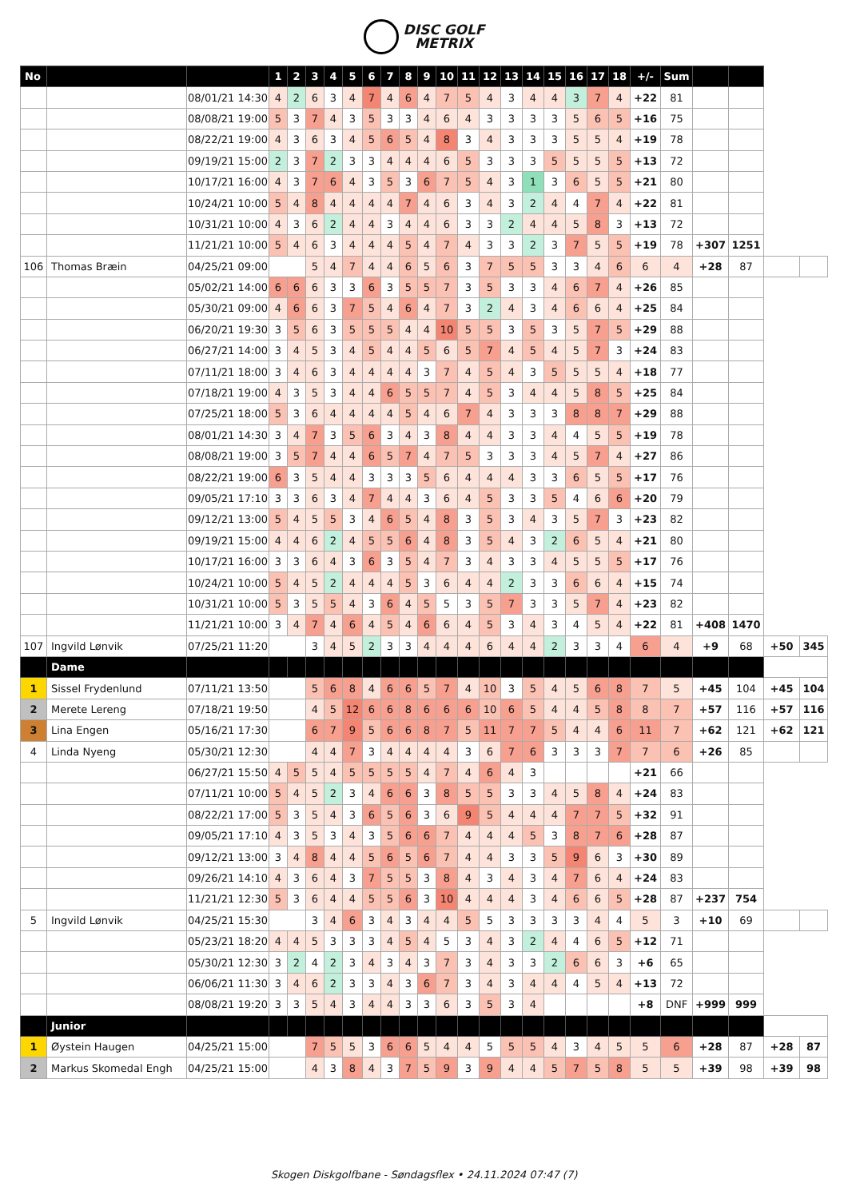DISC GOLF
METRIX
| No | | | 1 | 2 | 3 | 4 | 5 | 6 | 7 | 8 | 9 | 10 | 11 | 12 | 13 | 14 | 15 | 16 | 17 | 18 | +/- | Sum | | | | |
| | | 08/01/21 14:30 | 4 | 2 | 6 | 3 | 4 | 7 | 4 | 6 | 4 | 7 | 5 | 4 | 3 | 4 | 4 | 3 | 7 | 4 | +22 | 81 | | | | |
| | | 08/08/21 19:00 | 5 | 3 | 7 | 4 | 3 | 5 | 3 | 3 | 4 | 6 | 4 | 3 | 3 | 3 | 3 | 5 | 6 | 5 | +16 | 75 | | | | |
| | | 08/22/21 19:00 | 4 | 3 | 6 | 3 | 4 | 5 | 6 | 5 | 4 | 8 | 3 | 4 | 3 | 3 | 3 | 5 | 5 | 4 | +19 | 78 | | | | |
| | | 09/19/21 15:00 | 2 | 3 | 7 | 2 | 3 | 3 | 4 | 4 | 4 | 6 | 5 | 3 | 3 | 3 | 5 | 5 | 5 | 5 | +13 | 72 | | | | |
| | | 10/17/21 16:00 | 4 | 3 | 7 | 6 | 4 | 3 | 5 | 3 | 6 | 7 | 5 | 4 | 3 | 1 | 3 | 6 | 5 | 5 | +21 | 80 | | | | |
| | | 10/24/21 10:00 | 5 | 4 | 8 | 4 | 4 | 4 | 4 | 7 | 4 | 6 | 3 | 4 | 3 | 2 | 4 | 4 | 7 | 4 | +22 | 81 | | | | |
| | | 10/31/21 10:00 | 4 | 3 | 6 | 2 | 4 | 4 | 3 | 4 | 4 | 6 | 3 | 3 | 2 | 4 | 4 | 5 | 8 | 3 | +13 | 72 | | | | |
| | | 11/21/21 10:00 | 5 | 4 | 6 | 3 | 4 | 4 | 4 | 5 | 4 | 7 | 4 | 3 | 3 | 2 | 3 | 7 | 5 | 5 | +19 | 78 | +307 | 1251 | | |
| 106 | Thomas Bræin | 04/25/21 09:00 | | | 5 | 4 | 7 | 4 | 4 | 6 | 5 | 6 | 3 | 7 | 5 | 5 | 3 | 3 | 4 | 6 | 6 | 4 | +28 | 87 | | |
| | | 05/02/21 14:00 | 6 | 6 | 6 | 3 | 3 | 6 | 3 | 5 | 5 | 7 | 3 | 5 | 3 | 3 | 4 | 6 | 7 | 4 | +26 | 85 | | | | |
| | | 05/30/21 09:00 | 4 | 6 | 6 | 3 | 7 | 5 | 4 | 6 | 4 | 7 | 3 | 2 | 4 | 3 | 4 | 6 | 6 | 4 | +25 | 84 | | | | |
| | | 06/20/21 19:30 | 3 | 5 | 6 | 3 | 5 | 5 | 5 | 4 | 4 | 10 | 5 | 5 | 3 | 5 | 3 | 5 | 7 | 5 | +29 | 88 | | | | |
| | | 06/27/21 14:00 | 3 | 4 | 5 | 3 | 4 | 5 | 4 | 4 | 5 | 6 | 5 | 7 | 4 | 5 | 4 | 5 | 7 | 3 | +24 | 83 | | | | |
| | | 07/11/21 18:00 | 3 | 4 | 6 | 3 | 4 | 4 | 4 | 4 | 3 | 7 | 4 | 5 | 4 | 3 | 5 | 5 | 5 | 4 | +18 | 77 | | | | |
| | | 07/18/21 19:00 | 4 | 3 | 5 | 3 | 4 | 4 | 6 | 5 | 5 | 7 | 4 | 5 | 3 | 4 | 4 | 5 | 8 | 5 | +25 | 84 | | | | |
| | | 07/25/21 18:00 | 5 | 3 | 6 | 4 | 4 | 4 | 4 | 5 | 4 | 6 | 7 | 4 | 3 | 3 | 3 | 8 | 8 | 7 | +29 | 88 | | | | |
| | | 08/01/21 14:30 | 3 | 4 | 7 | 3 | 5 | 6 | 3 | 4 | 3 | 8 | 4 | 4 | 3 | 3 | 4 | 4 | 5 | 5 | +19 | 78 | | | | |
| | | 08/08/21 19:00 | 3 | 5 | 7 | 4 | 4 | 6 | 5 | 7 | 4 | 7 | 5 | 3 | 3 | 3 | 4 | 5 | 7 | 4 | +27 | 86 | | | | |
| | | 08/22/21 19:00 | 6 | 3 | 5 | 4 | 4 | 3 | 3 | 3 | 5 | 6 | 4 | 4 | 4 | 3 | 3 | 6 | 5 | 5 | +17 | 76 | | | | |
| | | 09/05/21 17:10 | 3 | 3 | 6 | 3 | 4 | 7 | 4 | 4 | 3 | 6 | 4 | 5 | 3 | 3 | 5 | 4 | 6 | 6 | +20 | 79 | | | | |
| | | 09/12/21 13:00 | 5 | 4 | 5 | 5 | 3 | 4 | 6 | 5 | 4 | 8 | 3 | 5 | 3 | 4 | 3 | 5 | 7 | 3 | +23 | 82 | | | | |
| | | 09/19/21 15:00 | 4 | 4 | 6 | 2 | 4 | 5 | 5 | 6 | 4 | 8 | 3 | 5 | 4 | 3 | 2 | 6 | 5 | 4 | +21 | 80 | | | | |
| | | 10/17/21 16:00 | 3 | 3 | 6 | 4 | 3 | 6 | 3 | 5 | 4 | 7 | 3 | 4 | 3 | 3 | 4 | 5 | 5 | 5 | +17 | 76 | | | | |
| | | 10/24/21 10:00 | 5 | 4 | 5 | 2 | 4 | 4 | 4 | 5 | 3 | 6 | 4 | 4 | 2 | 3 | 3 | 6 | 6 | 4 | +15 | 74 | | | | |
| | | 10/31/21 10:00 | 5 | 3 | 5 | 5 | 4 | 3 | 6 | 4 | 5 | 5 | 3 | 5 | 7 | 3 | 3 | 5 | 7 | 4 | +23 | 82 | | | | |
| | | 11/21/21 10:00 | 3 | 4 | 7 | 4 | 6 | 4 | 5 | 4 | 6 | 6 | 4 | 5 | 3 | 4 | 3 | 4 | 5 | 4 | +22 | 81 | +408 | 1470 | | |
| 107 | Ingvild Lønvik | 07/25/21 11:20 | | | 3 | 4 | 5 | 2 | 3 | 3 | 4 | 4 | 4 | 6 | 4 | 4 | 2 | 3 | 3 | 4 | 6 | 4 | +9 | 68 | +50 | 345 |
| | Dame | | | | | | | | | | | | | | | | | | | | | | | | | |
| 1 | Sissel Frydenlund | 07/11/21 13:50 | | | 5 | 6 | 8 | 4 | 6 | 6 | 5 | 7 | 4 | 10 | 3 | 5 | 4 | 5 | 6 | 8 | 7 | 5 | +45 | 104 | +45 | 104 |
| 2 | Merete Lereng | 07/18/21 19:50 | | | 4 | 5 | 12 | 6 | 6 | 8 | 6 | 6 | 6 | 10 | 6 | 5 | 4 | 4 | 5 | 8 | 8 | 7 | +57 | 116 | +57 | 116 |
| 3 | Lina Engen | 05/16/21 17:30 | | | 6 | 7 | 9 | 5 | 6 | 6 | 8 | 7 | 5 | 11 | 7 | 7 | 5 | 4 | 4 | 6 | 11 | 7 | +62 | 121 | +62 | 121 |
| 4 | Linda Nyeng | 05/30/21 12:30 | | | 4 | 4 | 7 | 3 | 4 | 4 | 4 | 4 | 3 | 6 | 7 | 6 | 3 | 3 | 3 | 7 | 7 | 6 | +26 | 85 | | |
| | | 06/27/21 15:50 | 4 | 5 | 5 | 4 | 5 | 5 | 5 | 5 | 4 | 7 | 4 | 6 | 4 | 3 | | | | | +21 | 66 | | | | |
| | | 07/11/21 10:00 | 5 | 4 | 5 | 2 | 3 | 4 | 6 | 6 | 3 | 8 | 5 | 5 | 3 | 3 | 4 | 5 | 8 | 4 | +24 | 83 | | | | |
| | | 08/22/21 17:00 | 5 | 3 | 5 | 4 | 3 | 6 | 5 | 6 | 3 | 6 | 9 | 5 | 4 | 4 | 4 | 7 | 7 | 5 | +32 | 91 | | | | |
| | | 09/05/21 17:10 | 4 | 3 | 5 | 3 | 4 | 3 | 5 | 6 | 6 | 7 | 4 | 4 | 4 | 5 | 3 | 8 | 7 | 6 | +28 | 87 | | | | |
| | | 09/12/21 13:00 | 3 | 4 | 8 | 4 | 4 | 5 | 6 | 5 | 6 | 7 | 4 | 4 | 3 | 3 | 5 | 9 | 6 | 3 | +30 | 89 | | | | |
| | | 09/26/21 14:10 | 4 | 3 | 6 | 4 | 3 | 7 | 5 | 5 | 3 | 8 | 4 | 3 | 4 | 3 | 4 | 7 | 6 | 4 | +24 | 83 | | | | |
| | | 11/21/21 12:30 | 5 | 3 | 6 | 4 | 4 | 5 | 5 | 6 | 3 | 10 | 4 | 4 | 4 | 3 | 4 | 6 | 6 | 5 | +28 | 87 | +237 | 754 | | |
| 5 | Ingvild Lønvik | 04/25/21 15:30 | | | 3 | 4 | 6 | 3 | 4 | 3 | 4 | 4 | 5 | 5 | 3 | 3 | 3 | 3 | 4 | 4 | 5 | 3 | +10 | 69 | | |
| | | 05/23/21 18:20 | 4 | 4 | 5 | 3 | 3 | 3 | 4 | 5 | 4 | 5 | 3 | 4 | 3 | 2 | 4 | 4 | 6 | 5 | +12 | 71 | | | | |
| | | 05/30/21 12:30 | 3 | 2 | 4 | 2 | 3 | 4 | 3 | 4 | 3 | 7 | 3 | 4 | 3 | 3 | 2 | 6 | 6 | 3 | +6 | 65 | | | | |
| | | 06/06/21 11:30 | 3 | 4 | 6 | 2 | 3 | 3 | 4 | 3 | 6 | 7 | 3 | 4 | 3 | 4 | 4 | 4 | 5 | 4 | +13 | 72 | | | | |
| | | 08/08/21 19:20 | 3 | 3 | 5 | 4 | 3 | 4 | 4 | 3 | 3 | 6 | 3 | 5 | 3 | 4 | | | | | +8 | DNF | +999 | 999 | | |
| | Junior | | | | | | | | | | | | | | | | | | | | | | | | | |
| 1 | Øystein Haugen | 04/25/21 15:00 | | | 7 | 5 | 5 | 3 | 6 | 6 | 5 | 4 | 4 | 5 | 5 | 5 | 4 | 3 | 4 | 5 | 5 | 6 | +28 | 87 | +28 | 87 |
| 2 | Markus Skomedal Engh | 04/25/21 15:00 | | | 4 | 3 | 8 | 4 | 3 | 7 | 5 | 9 | 3 | 9 | 4 | 4 | 5 | 7 | 5 | 8 | 5 | 5 | +39 | 98 | +39 | 98 |
Skogen Diskgolfbane - Søndagsflex • 24.11.2024 07:47 (7)